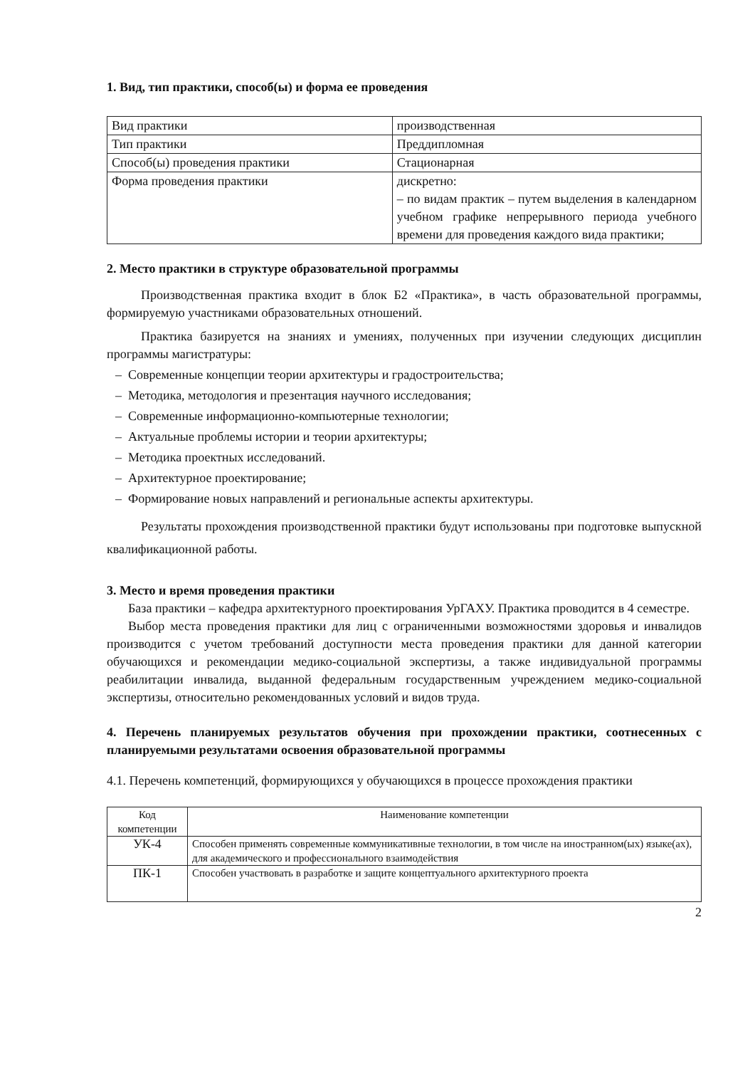1. Вид, тип практики, способ(ы) и форма ее проведения
| Вид практики | производственная |
| Тип практики | Преддипломная |
| Способ(ы) проведения практики | Стационарная |
| Форма проведения практики | дискретно: – по видам практик – путем выделения в календарном учебном графике непрерывного периода учебного времени для проведения каждого вида практики; |
2. Место практики в структуре образовательной программы
Производственная практика входит в блок Б2 «Практика», в часть образовательной программы, формируемую участниками образовательных отношений.
Практика базируется на знаниях и умениях, полученных при изучении следующих дисциплин программы магистратуры:
– Современные концепции теории архитектуры и градостроительства;
– Методика, методология и презентация научного исследования;
– Современные информационно-компьютерные технологии;
– Актуальные проблемы истории и теории архитектуры;
– Методика проектных исследований.
– Архитектурное проектирование;
– Формирование новых направлений и региональные аспекты архитектуры.
Результаты прохождения производственной практики будут использованы при подготовке выпускной квалификационной работы.
3. Место и время проведения практики
База практики – кафедра архитектурного проектирования УрГАХУ. Практика проводится в 4 семестре.
Выбор места проведения практики для лиц с ограниченными возможностями здоровья и инвалидов производится с учетом требований доступности места проведения практики для данной категории обучающихся и рекомендации медико-социальной экспертизы, а также индивидуальной программы реабилитации инвалида, выданной федеральным государственным учреждением медико-социальной экспертизы, относительно рекомендованных условий и видов труда.
4. Перечень планируемых результатов обучения при прохождении практики, соотнесенных с планируемыми результатами освоения образовательной программы
4.1. Перечень компетенций, формирующихся у обучающихся в процессе прохождения практики
| Код компетенции | Наименование компетенции |
| --- | --- |
| УК-4 | Способен применять современные коммуникативные технологии, в том числе на иностранном(ых) языке(ах), для академического и профессионального взаимодействия |
| ПК-1 | Способен участвовать в разработке и защите концептуального архитектурного проекта |
2